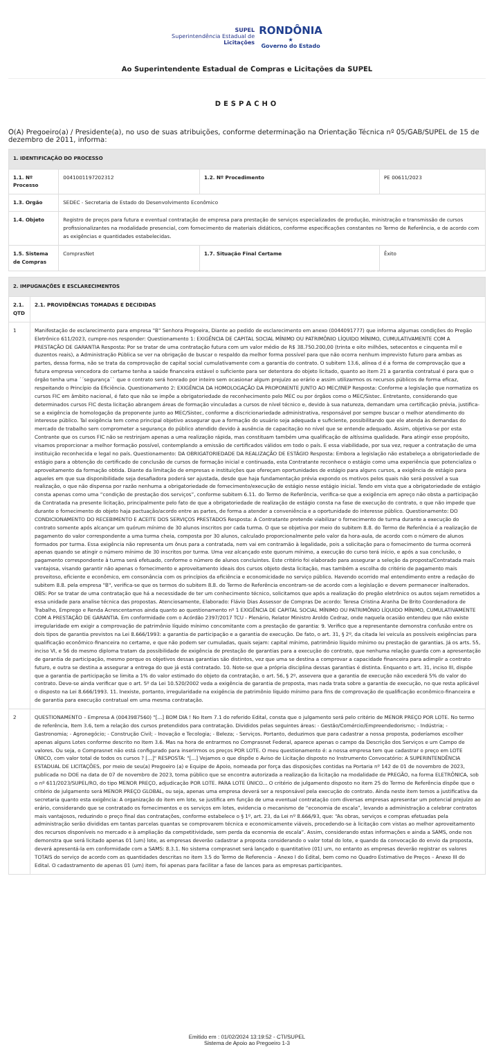SUPEL
Superintendência Estadual de
Licitações
RONDÔNIA
★
Governo do Estado
Ao Superintendente Estadual de Compras e Licitações da SUPEL
DESPACHO
O(A) Pregoeiro(a) / Presidente(a), no uso de suas atribuições, conforme determinação na Orientação Técnica nº 05/GAB/SUPEL de 15 de dezembro de 2011, informa:
| 1. IDENTIFICAÇÃO DO PROCESSO | | | |
| --- | --- | --- | --- |
| 1.1. Nº Processo | 0041001197202312 | 1.2. Nº Procedimento | PE 00611/2023 |
| 1.3. Orgão | SEDEC - Secretaria de Estado do Desenvolvimento Econômico | | |
| 1.4. Objeto | Registro de preços para futura e eventual contratação de empresa para prestação de serviços especializados de produção, ministração e transmissão de cursos profissionalizantes na modalidade presencial, com fornecimento de materiais didáticos, conforme especificações constantes no Termo de Referência, e de acordo com as exigências e quantidades estabelecidas. | | |
| 1.5. Sistema de Compras | ComprasNet | 1.7. Situação Final Certame | Êxito |
| 2. IMPUGNAÇÕES E ESCLARECIMENTOS | |
| --- | --- |
| 2.1. QTD | 2.1. PROVIDÊNCIAS TOMADAS E DECIDIDAS |
| 1 | Manifestação de esclarecimento para empresa "B" Senhora Pregoeira, Diante ao pedido de esclarecimento em anexo (0044091777) que informa algumas condições do Pregão Eletrônico 611/2023, cumpre-nos responder: Questionamento 1: EXIGÊNCIA DE CAPITAL SOCIAL MÍNIMO OU PATRIMÔNIO LÍQUIDO MÍNIMO, CUMULATIVAMENTE COM A PRESTAÇÃO DE GARANTIA Resposta: Por se tratar de uma contratação futura com um valor médio de R$ 38.750.200,00 (trinta e oito milhões, setecentos e cinquenta mil e duzentos reais), a Administração Pública se ver na obrigação de buscar o respaldo da melhor forma possível para que não ocorra nenhum imprevisto futuro para ambas as partes, dessa forma, não se trata da comprovação de capital social cumulativamente com a garantia do contrato. O subitem 13.6, alínea d é a forma de comprovação que a futura empresa vencedora do certame tenha a saúde financeira estável o suficiente para ser detentora do objeto licitado, quanto ao item 21 a garantia contratual é para que o órgão tenha uma ´´segurança`` que o contrato será honrado por inteiro sem ocasionar algum prejuízo ao erário e assim utilizarmos os recursos públicos de forma eficaz, respeitando o Princípio da Eficiência. Questionamento 2: EXIGÊNCIA DA HOMOLOGAÇÃO DA PROPONENTE JUNTO AO MEC/INEP Resposta: Conforme a legislação que normatiza os cursos FIC em âmbito nacional, é fato que não se impõe a obrigatoriedade de reconhecimento pelo MEC ou por órgãos como o MEC/Sistec. Entretanto, considerando que determinados cursos FIC desta licitação abrangem áreas de formação vinculadas a cursos de nível técnico e, devido à sua natureza, demandam uma certificação prévia, justifica-se a exigência de homologação da proponente junto ao MEC/Sistec, conforme a discricionariedade administrativa, responsável por sempre buscar o melhor atendimento do interesse público. Tal exigência tem como principal objetivo assegurar que a formação do usuário seja adequada e suficiente, possibilitando que ele atenda às demandas do mercado de trabalho sem comprometer a segurança do público atendido devido à ausência de capacitação no nível que se entende adequado. Assim, objetiva-se por esta Contrante que os cursos FIC não se restrinjam apenas a uma realização rápida, mas constituam também uma qualificação de altíssima qualidade. Para atingir esse propósito, visamos proporcionar a melhor formação possível, contemplando a emissão de certificados válidos em todo o país. E essa viabilidade, por sua vez, requer a contratação de uma instituição reconhecida e legal no país. Questionamento: DA OBRIGATORIEDADE DA REALIZAÇÃO DE ESTÁGIO Resposta: Embora a legislação não estabeleça a obrigatoriedade de estágio para a obtenção do certificado de conclusão de cursos de formação inicial e continuada, esta Contratante reconhece o estágio como uma experiência que potencializa o aproveitamento da formação obtida. Diante da limitação de empresas e instituições que ofereçam oportunidades de estágio para alguns cursos, a exigência de estágio para aqueles em que sua disponibilidade seja desafiadora poderá ser ajustada, desde que haja fundamentação prévia expondo os motivos pelos quais não será possível a sua realização, o que não dispensa por razão nenhuma a obrigatoriedade de fornecimento/execução de estágio nesse estágio inicial. Tendo em vista que a obrigatoriedade de estágio consta apenas como uma “condição de prestação dos serviços”, conforme subitem 6.11. do Termo de Referência, verifica-se que a exigência em apreço não obsta a participação da Contratada na presente licitação, principalmente pelo fato de que a obrigatoriedade de realização de estágio consta na fase de execução do contrato, o que não impede que durante o fornecimento do objeto haja pactuação/acordo entre as partes, de forma a atender a conveniência e a oportunidade do interesse público. Questionamento: DO CONDICIONAMENTO DO RECEBIMENTO E ACEITE DOS SERVIÇOS PRESTADOS Resposta: A Contratante pretende viabilizar o fornecimento de turma durante a execução do contrato somente após alcançar um quórum mínimo de 30 alunos inscritos por cada turma. O que se objetiva por meio do subitem 8.8. do Termo de Referência é a realização de pagamento do valor correspondente a uma turma cheia, composta por 30 alunos, calculado proporcionalmente pelo valor da hora-aula, de acordo com o número de alunos formados por turma. Essa exigência não representa um ônus para a contratada, nem vai em contramão à legalidade, pois a solicitação para o fornecimento de turma ocorrerá apenas quando se atingir o número mínimo de 30 inscritos por turma. Uma vez alcançado este quorum mínimo, a execução do curso terá início, e após a sua conclusão, o pagamento correspondente à turma será efetuado, conforme o número de alunos concluintes. Este critério foi elaborado para assegurar a seleção da proposta/Contratada mais vantajosa, visando garantir não apenas o fornecimento e aproveitamento ideais dos cursos objeto desta licitação, mas também a escolha do critério de pagamento mais proveitoso, eficiente e econômico, em consonância com os princípios da eficiência e economicidade no serviço público. Havendo ocorrido mal entendimento entre a redação do subitem 8.8. pela empresa "B", verifica-se que os termos do subitem 8.8. do Termo de Referência encontram-se de acordo com a legislação e devem permanecer inalterados. OBS: Por se tratar de uma contratação que há a necessidade de ter um conhecimento técnico, solicitamos que após a realização do pregão eletrônico os autos sejam remetidos a essa unidade para analise técnica das propostas. Atenciosamente, Elaborado: Flávio Dias Assessor de Compras De acordo: Teresa Cristina Aranha De Brito Coordenadora de Trabalho, Emprego e Renda Acrescentamos ainda quanto ao questionamento nº 1 EXIGÊNCIA DE CAPITAL SOCIAL MÍNIMO OU PATRIMÔNIO LÍQUIDO MÍNIMO, CUMULATIVAMENTE COM A PRESTAÇÃO DE GARANTIA. Em conformidade com o Acórdão 2397/2017 TCU - Plenário, Relator Ministro Aroldo Cedraz, onde naquela ocasião entendeu que não existe irregularidade em exigir a comprovação de patrimônio líquido mínimo concomitante com a prestação de garantia: 9. Verifico que a representante demonstra confusão entre os dois tipos de garantia previstos na Lei 8.666/1993: a garantia de participação e a garantia de execução. De fato, o art. 31, § 2º, da citada lei veicula as possíveis exigências para qualificação econômico-financeira no certame, e que não podem ser cumuladas, quais sejam: capital mínimo, patrimônio líquido mínimo ou prestação de garantias. Já os arts. 55, inciso VI, e 56 do mesmo diploma tratam da possibilidade de exigência de prestação de garantias para a execução do contrato, que nenhuma relação guarda com a apresentação de garantia de participação, mesmo porque os objetivos dessas garantias são distintos, vez que uma se destina a comprovar a capacidade financeira para adimplir a contrato futuro, e outra se destina a assegurar a entrega do que já está contratado. 10. Note-se que a própria disciplina dessas garantias é distinta. Enquanto o art. 31, inciso III, dispõe que a garantia de participação se limita a 1% do valor estimado do objeto da contratação, o art. 56, § 2º, assevera que a garantia de execução não excederá 5% do valor do contrato. Deve-se ainda verificar que o art. 5º da Lei 10.520/2002 veda a exigência de garantia de proposta, mas nada trata sobre a garantia de execução, no que resta aplicável o disposto na Lei 8.666/1993. 11. Inexiste, portanto, irregularidade na exigência de patrimônio líquido mínimo para fins de comprovação de qualificação econômico-financeira e de garantia para execução contratual em uma mesma contratação. |
| 2 | QUESTIONAMENTO – Empresa A (0043987560) "[...] BOM DIA ! No Item 7.1 do referido Edital, consta que o julgamento será pelo critério de MENOR PREÇO POR LOTE. No termo de referência, Item 3.6, tem a relação dos cursos pretendidos para contratação. Divididos pelas seguintes áreas: - Gestão/Comércio/Empreendedorismo; - Indústria; - Gastronomia; - Agronegócio; - Construção Civil; - Inovação e Tecologia; - Beleza; - Serviços. Portanto, deduzimos que para cadastrar a nossa proposta, poderíamos escolher apenas alguns Lotes conforme descrito no Item 3.6. Mas na hora de entrarmos no Comprasnet Federal, aparece apenas o campo da Descrição dos Serviços e um Campo de valores. Ou seja, o Comprasnet não está configurado para inserirmos os preços POR LOTE. O meu questionamento é: a nossa empresa tem que cadastrar o preço em LOTE ÚNICO, com valor total de todos os cursos ? [...]" RESPOSTA: "[...] Vejamos o que dispõe o Aviso de Licitação disposto no Instrumento Convocatório: A SUPERINTENDÊNCIA ESTADUAL DE LICITAÇÕES, por meio de seu(a) Pregoeiro (a) e Equipe de Apoio, nomeada por força das disposições contidas na Portaria nº 142 de 01 de novembro de 2023, publicada no DOE na data de 07 de novembro de 2023, torna público que se encontra autorizada a realização da licitação na modalidade de PREGÃO, na forma ELETRÔNICA, sob o nº 611/2023/SUPEL/RO, do tipo MENOR PREÇO, adjudicação POR LOTE. PARA LOTE ÚNICO... O critério de julgamento disposto no item 25 do Termo de Referência dispõe que o critério de julgamento será MENOR PREÇO GLOBAL, ou seja, apenas uma empresa deverá ser a responsável pela execução do contrato. Ainda neste item temos a justificativa da secretaria quanto esta exigência: A organização do item em lote, se justifica em função de uma eventual contratação com diversas empresas apresentar um potencial prejuízo ao erário, considerando que se contratado os fornecimentos e os serviços em lotes, evidencia o mecanismo de “economia de escala”, levando a administração a celebrar contratos mais vantajosos, reduzindo o preço final das contratações, conforme estabelece o § 1º, art. 23, da Lei nº 8.666/93, que: “As obras, serviços e compras efetuadas pela administração serão divididas em tantas parcelas quantas se comprovarem técnica e economicamente viáveis, procedendo-se à licitação com vistas ao melhor aproveitamento dos recursos disponíveis no mercado e à ampliação da competitividade, sem perda da economia de escala”. Assim, considerando estas informações e ainda a SAMS, onde nos demonstra que será licitado apenas 01 (um) lote, as empresas deverão cadastrar a proposta considerando o valor total do lote, e quando da convocação do envio da proposta, deverá apresentá-la em conformidade com a SAMS: 8.3.1. No sistema comprasnet será lançado o quantitativo (01) um, no entanto as empresas deverão registrar os valores TOTAIS do serviço de acordo com as quantidades descritas no item 3.5 do Termo de Referencia – Anexo I do Edital, bem como no Quadro Estimativo de Preços – Anexo III do Edital. O cadastramento de apenas 01 (um) item, foi apenas para facilitar a fase de lances para as empresas participantes. |
Emitido em : 01/02/2024 13:19:52 - CTI/SUPEL
Sistema de Apoio ao Pregoeiro 1-3